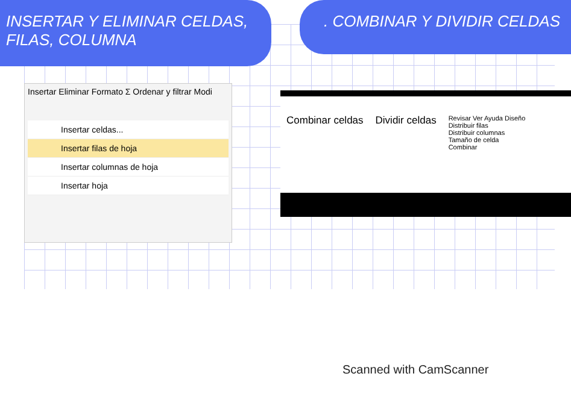INSERTAR Y ELIMINAR CELDAS, FILAS, COLUMNA
. COMBINAR Y DIVIDIR CELDAS
Insertar Eliminar Formato Σ Ordenar y filtrar Modi
Insertar celdas...
Insertar filas de hoja
Insertar columnas de hoja
Insertar hoja
Combinar celdas Dividir celdas
Revisar Ver Ayuda Diseño
Distribuir filas
Distribuir columnas
Tamaño de celda
Combinar
Scanned with CamScanner